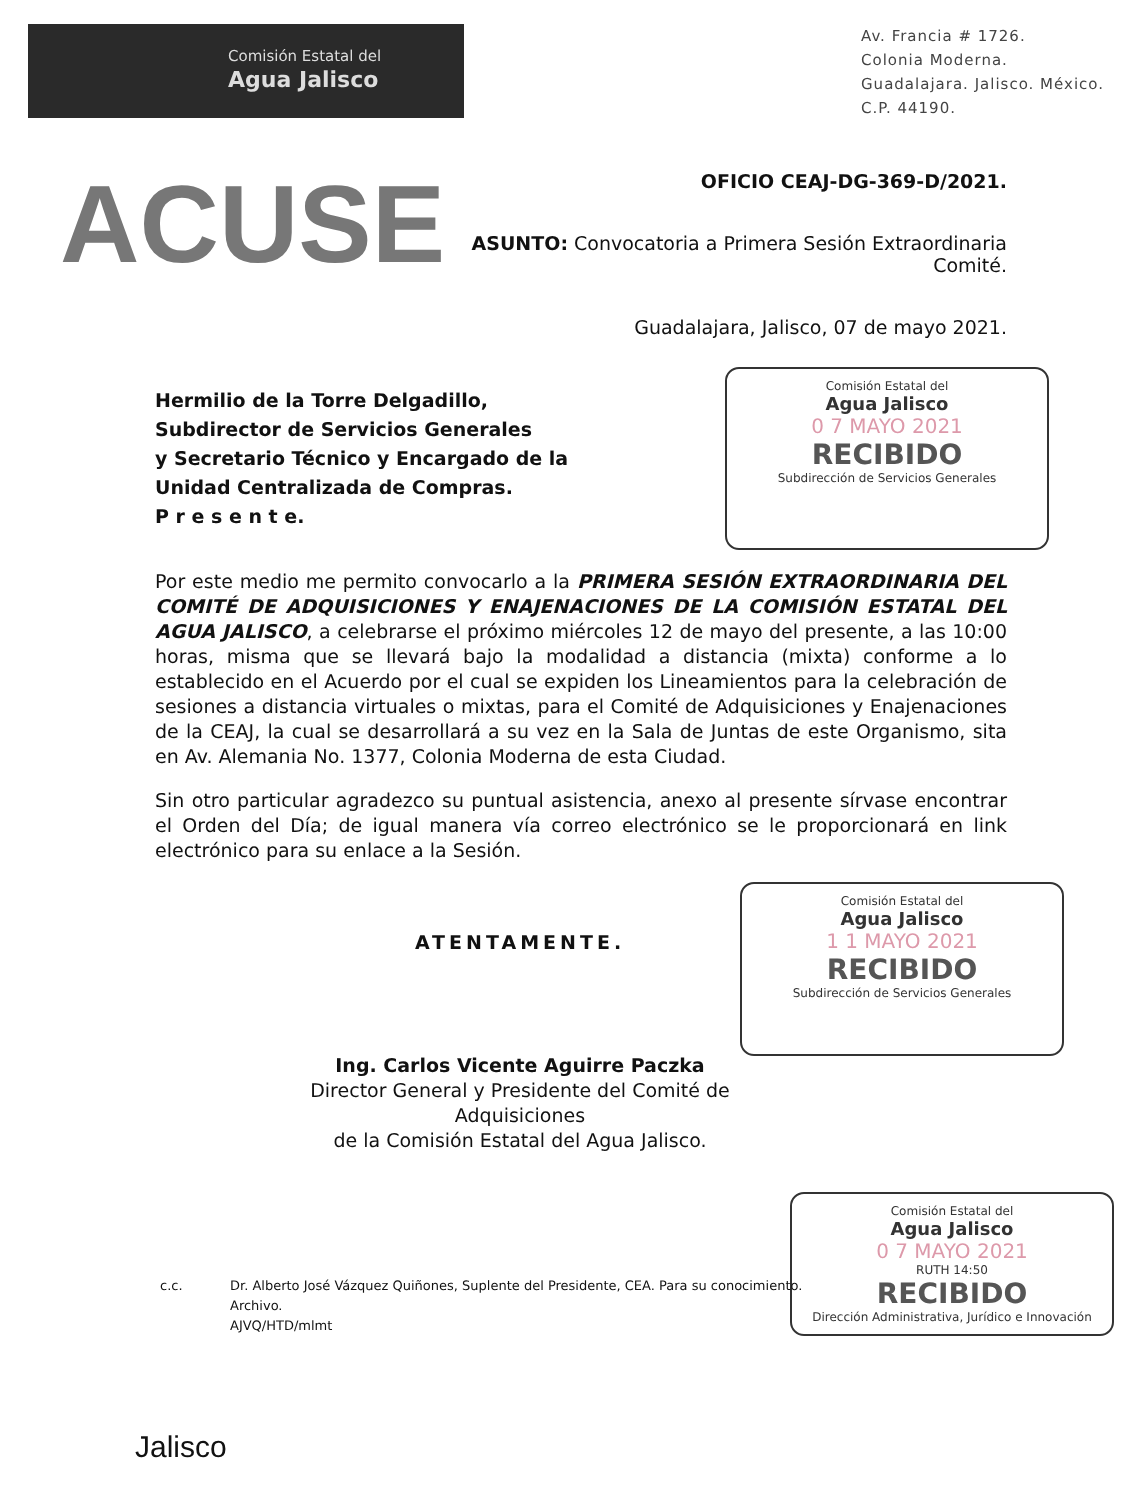Comisión Estatal del
Agua Jalisco
Av. Francia # 1726.
Colonia Moderna.
Guadalajara. Jalisco. México.
C.P. 44190.
ACUSE
OFICIO CEAJ-DG-369-D/2021.
ASUNTO: Convocatoria a Primera Sesión Extraordinaria Comité.
Guadalajara, Jalisco, 07 de mayo 2021.
Hermilio de la Torre Delgadillo,
Subdirector de Servicios Generales
y Secretario Técnico y Encargado de la
Unidad Centralizada de Compras.
P r e s e n t e.
Comisión Estatal del
Agua Jalisco
0 7 MAYO 2021
RECIBIDO
Subdirección de Servicios Generales
Por este medio me permito convocarlo a la PRIMERA SESIÓN EXTRAORDINARIA DEL COMITÉ DE ADQUISICIONES Y ENAJENACIONES DE LA COMISIÓN ESTATAL DEL AGUA JALISCO, a celebrarse el próximo miércoles 12 de mayo del presente, a las 10:00 horas, misma que se llevará bajo la modalidad a distancia (mixta) conforme a lo establecido en el Acuerdo por el cual se expiden los Lineamientos para la celebración de sesiones a distancia virtuales o mixtas, para el Comité de Adquisiciones y Enajenaciones de la CEAJ, la cual se desarrollará a su vez en la Sala de Juntas de este Organismo, sita en Av. Alemania No. 1377, Colonia Moderna de esta Ciudad.
Sin otro particular agradezco su puntual asistencia, anexo al presente sírvase encontrar el Orden del Día; de igual manera vía correo electrónico se le proporcionará en link electrónico para su enlace a la Sesión.
ATENTAMENTE.
Ing. Carlos Vicente Aguirre Paczka
Director General y Presidente del Comité de Adquisiciones
de la Comisión Estatal del Agua Jalisco.
Comisión Estatal del
Agua Jalisco
1 1 MAYO 2021
RECIBIDO
Subdirección de Servicios Generales
Comisión Estatal del
Agua Jalisco
0 7 MAYO 2021
RUTH 14:50
RECIBIDO
Dirección Administrativa, Jurídico e Innovación
c.c. Dr. Alberto José Vázquez Quiñones, Suplente del Presidente, CEA. Para su conocimiento.
Archivo.
AJVQ/HTD/mlmt
Jalisco